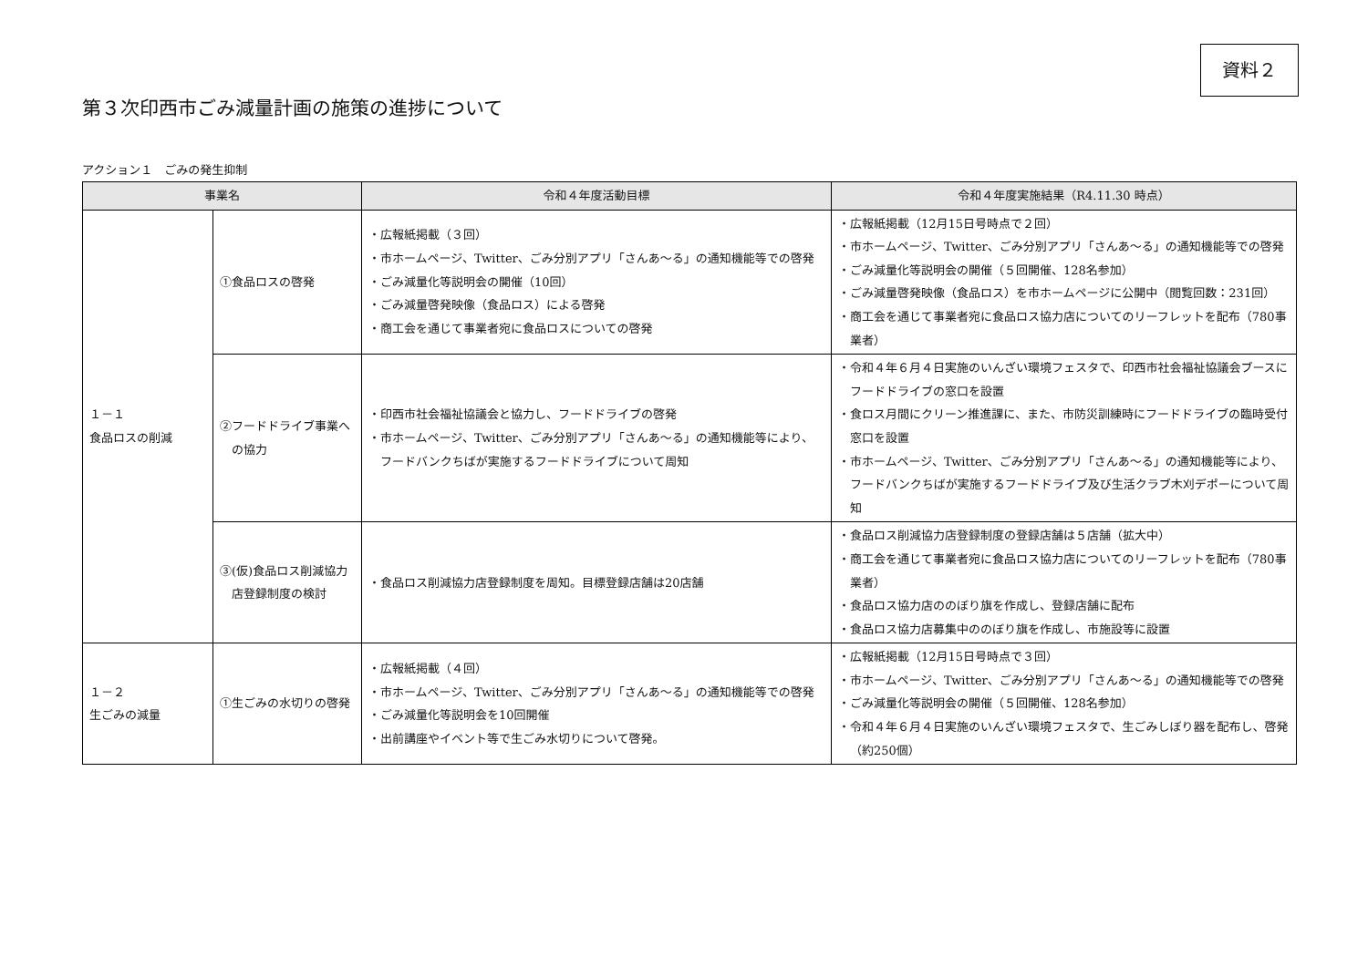資料２
第３次印西市ごみ減量計画の施策の進捗について
アクション１　ごみの発生抑制
| 事業名 | | 令和４年度活動目標 | 令和４年度実施結果（R4.11.30 時点） |
| --- | --- | --- | --- |
| １－１ 食品ロスの削減 | ①食品ロスの啓発 | ・広報紙掲載（３回） ・市ホームページ、Twitter、ごみ分別アプリ「さんあ～る」の通知機能等での啓発 ・ごみ減量化等説明会の開催（10回） ・ごみ減量啓発映像（食品ロス）による啓発 ・商工会を通じて事業者宛に食品ロスについての啓発 | ・広報紙掲載（12月15日号時点で２回） ・市ホームページ、Twitter、ごみ分別アプリ「さんあ～る」の通知機能等での啓発 ・ごみ減量化等説明会の開催（５回開催、128名参加） ・ごみ減量啓発映像（食品ロス）を市ホームページに公開中（閲覧回数：231回） ・商工会を通じて事業者宛に食品ロス協力店についてのリーフレットを配布（780事業者） |
| | ②フードドライブ事業への協力 | ・印西市社会福祉協議会と協力し、フードドライブの啓発 ・市ホームページ、Twitter、ごみ分別アプリ「さんあ～る」の通知機能等により、フードバンクちばが実施するフードドライブについて周知 | ・令和４年６月４日実施のいんざい環境フェスタで、印西市社会福祉協議会ブースにフードドライブの窓口を設置 ・食ロス月間にクリーン推進課に、また、市防災訓練時にフードドライブの臨時受付窓口を設置 ・市ホームページ、Twitter、ごみ分別アプリ「さんあ～る」の通知機能等により、フードバンクちばが実施するフードドライブ及び生活クラブ木刈デポーについて周知 |
| | ③(仮)食品ロス削減協力店登録制度の検討 | ・食品ロス削減協力店登録制度を周知。目標登録店舗は20店舗 | ・食品ロス削減協力店登録制度の登録店舗は５店舗（拡大中） ・商工会を通じて事業者宛に食品ロス協力店についてのリーフレットを配布（780事業者） ・食品ロス協力店ののぼり旗を作成し、登録店舗に配布 ・食品ロス協力店募集中ののぼり旗を作成し、市施設等に設置 |
| １－２ 生ごみの減量 | ①生ごみの水切りの啓発 | ・広報紙掲載（４回） ・市ホームページ、Twitter、ごみ分別アプリ「さんあ～る」の通知機能等での啓発 ・ごみ減量化等説明会を10回開催 ・出前講座やイベント等で生ごみ水切りについて啓発。 | ・広報紙掲載（12月15日号時点で３回） ・市ホームページ、Twitter、ごみ分別アプリ「さんあ～る」の通知機能等での啓発 ・ごみ減量化等説明会の開催（５回開催、128名参加） ・令和４年６月４日実施のいんざい環境フェスタで、生ごみしぼり器を配布し、啓発（約250個） |